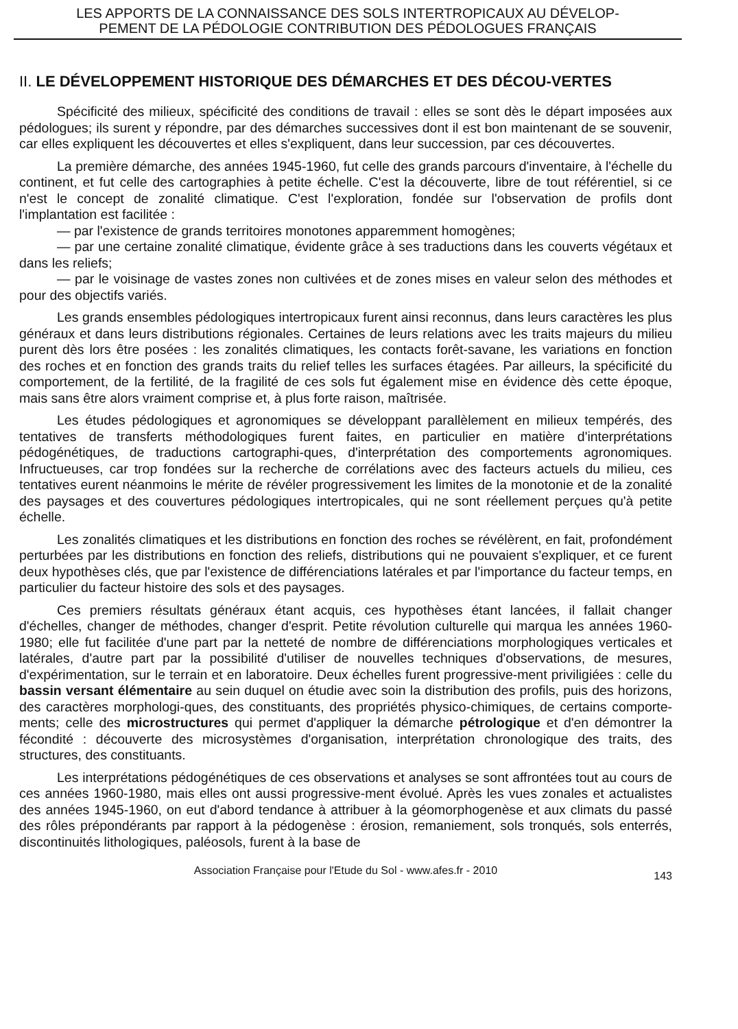LES APPORTS DE LA CONNAISSANCE DES SOLS INTERTROPICAUX AU DÉVELOP-
PEMENT DE LA PÉDOLOGIE CONTRIBUTION DES PÉDOLOGUES FRANÇAIS
II. LE DÉVELOPPEMENT HISTORIQUE DES DÉMARCHES ET DES DÉCOU-VERTES
Spécificité des milieux, spécificité des conditions de travail : elles se sont dès le départ imposées aux pédologues; ils surent y répondre, par des démarches successives dont il est bon maintenant de se souvenir, car elles expliquent les découvertes et elles s'expliquent, dans leur succession, par ces découvertes.
La première démarche, des années 1945-1960, fut celle des grands parcours d'inventaire, à l'échelle du continent, et fut celle des cartographies à petite échelle. C'est la découverte, libre de tout référentiel, si ce n'est le concept de zonalité climatique. C'est l'exploration, fondée sur l'observation de profils dont l'implantation est facilitée :
— par l'existence de grands territoires monotones apparemment homogènes;
— par une certaine zonalité climatique, évidente grâce à ses traductions dans les couverts végétaux et dans les reliefs;
— par le voisinage de vastes zones non cultivées et de zones mises en valeur selon des méthodes et pour des objectifs variés.
Les grands ensembles pédologiques intertropicaux furent ainsi reconnus, dans leurs caractères les plus généraux et dans leurs distributions régionales. Certaines de leurs relations avec les traits majeurs du milieu purent dès lors être posées : les zonalités climatiques, les contacts forêt-savane, les variations en fonction des roches et en fonction des grands traits du relief telles les surfaces étagées. Par ailleurs, la spécificité du comportement, de la fertilité, de la fragilité de ces sols fut également mise en évidence dès cette époque, mais sans être alors vraiment comprise et, à plus forte raison, maîtrisée.
Les études pédologiques et agronomiques se développant parallèlement en milieux tempérés, des tentatives de transferts méthodologiques furent faites, en particulier en matière d'interprétations pédogénétiques, de traductions cartographi-ques, d'interprétation des comportements agronomiques. Infructueuses, car trop fondées sur la recherche de corrélations avec des facteurs actuels du milieu, ces tentatives eurent néanmoins le mérite de révéler progressivement les limites de la monotonie et de la zonalité des paysages et des couvertures pédologiques intertropicales, qui ne sont réellement perçues qu'à petite échelle.
Les zonalités climatiques et les distributions en fonction des roches se révélèrent, en fait, profondément perturbées par les distributions en fonction des reliefs, distributions qui ne pouvaient s'expliquer, et ce furent deux hypothèses clés, que par l'existence de différenciations latérales et par l'importance du facteur temps, en particulier du facteur histoire des sols et des paysages.
Ces premiers résultats généraux étant acquis, ces hypothèses étant lancées, il fallait changer d'échelles, changer de méthodes, changer d'esprit. Petite révolution culturelle qui marqua les années 1960-1980; elle fut facilitée d'une part par la netteté de nombre de différenciations morphologiques verticales et latérales, d'autre part par la possibilité d'utiliser de nouvelles techniques d'observations, de mesures, d'expérimentation, sur le terrain et en laboratoire. Deux échelles furent progressive-ment priviligiées : celle du bassin versant élémentaire au sein duquel on étudie avec soin la distribution des profils, puis des horizons, des caractères morphologi-ques, des constituants, des propriétés physico-chimiques, de certains comporte-ments; celle des microstructures qui permet d'appliquer la démarche pétrologique et d'en démontrer la fécondité : découverte des microsystèmes d'organisation, interprétation chronologique des traits, des structures, des constituants.
Les interprétations pédogénétiques de ces observations et analyses se sont affrontées tout au cours de ces années 1960-1980, mais elles ont aussi progressive-ment évolué. Après les vues zonales et actualistes des années 1945-1960, on eut d'abord tendance à attribuer à la géomorphogenèse et aux climats du passé des rôles prépondérants par rapport à la pédogenèse : érosion, remaniement, sols tronqués, sols enterrés, discontinuités lithologiques, paléosols, furent à la base de
Association Française pour l'Etude du Sol - www.afes.fr - 2010 143